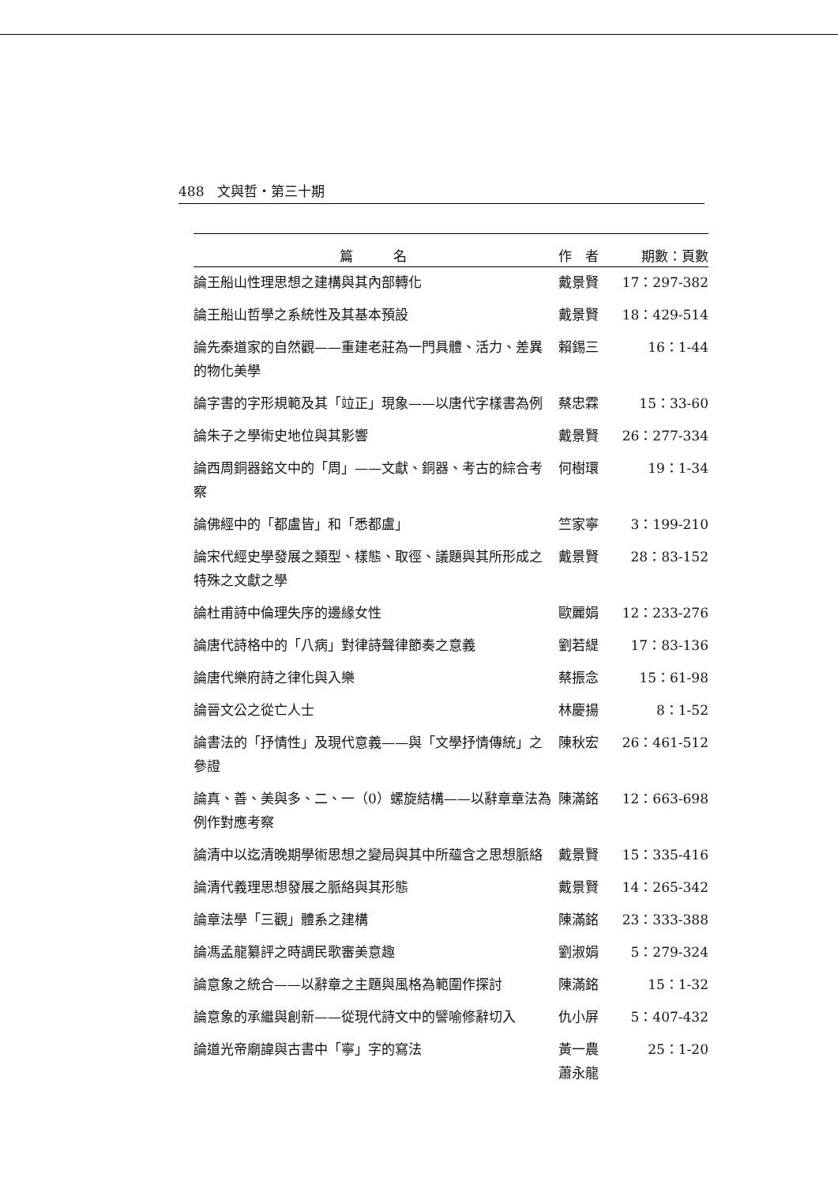488　文與哲・第三十期
| 篇 名 | 作 者 | 期數：頁數 |
| --- | --- | --- |
| 論王船山性理思想之建構與其內部轉化 | 戴景賢 | 17：297-382 |
| 論王船山哲學之系統性及其基本預設 | 戴景賢 | 18：429-514 |
| 論先秦道家的自然觀——重建老莊為一門具體、活力、差異的物化美學 | 賴錫三 | 16：1-44 |
| 論字書的字形規範及其「竝正」現象——以唐代字樣書為例 | 蔡忠霖 | 15：33-60 |
| 論朱子之學術史地位與其影響 | 戴景賢 | 26：277-334 |
| 論西周銅器銘文中的「周」——文獻、銅器、考古的綜合考察 | 何樹環 | 19：1-34 |
| 論佛經中的「都盧皆」和「悉都盧」 | 竺家寧 | 3：199-210 |
| 論宋代經史學發展之類型、樣態、取徑、議題與其所形成之特殊之文獻之學 | 戴景賢 | 28：83-152 |
| 論杜甫詩中倫理失序的邊緣女性 | 歐麗娟 | 12：233-276 |
| 論唐代詩格中的「八病」對律詩聲律節奏之意義 | 劉若緹 | 17：83-136 |
| 論唐代樂府詩之律化與入樂 | 蔡振念 | 15：61-98 |
| 論晉文公之從亡人士 | 林慶揚 | 8：1-52 |
| 論書法的「抒情性」及現代意義——與「文學抒情傳統」之參證 | 陳秋宏 | 26：461-512 |
| 論真、善、美與多、二、一（0）螺旋結構——以辭章章法為例作對應考察 | 陳滿銘 | 12：663-698 |
| 論清中以迄清晚期學術思想之變局與其中所蘊含之思想脈絡 | 戴景賢 | 15：335-416 |
| 論清代義理思想發展之脈絡與其形態 | 戴景賢 | 14：265-342 |
| 論章法學「三觀」體系之建構 | 陳滿銘 | 23：333-388 |
| 論馮孟龍纂評之時調民歌審美意趣 | 劉淑娟 | 5：279-324 |
| 論意象之統合——以辭章之主題與風格為範圍作探討 | 陳滿銘 | 15：1-32 |
| 論意象的承繼與創新——從現代詩文中的譬喻修辭切入 | 仇小屏 | 5：407-432 |
| 論道光帝廟諱與古書中「寧」字的寫法 | 黃一農 蕭永龍 | 25：1-20 |